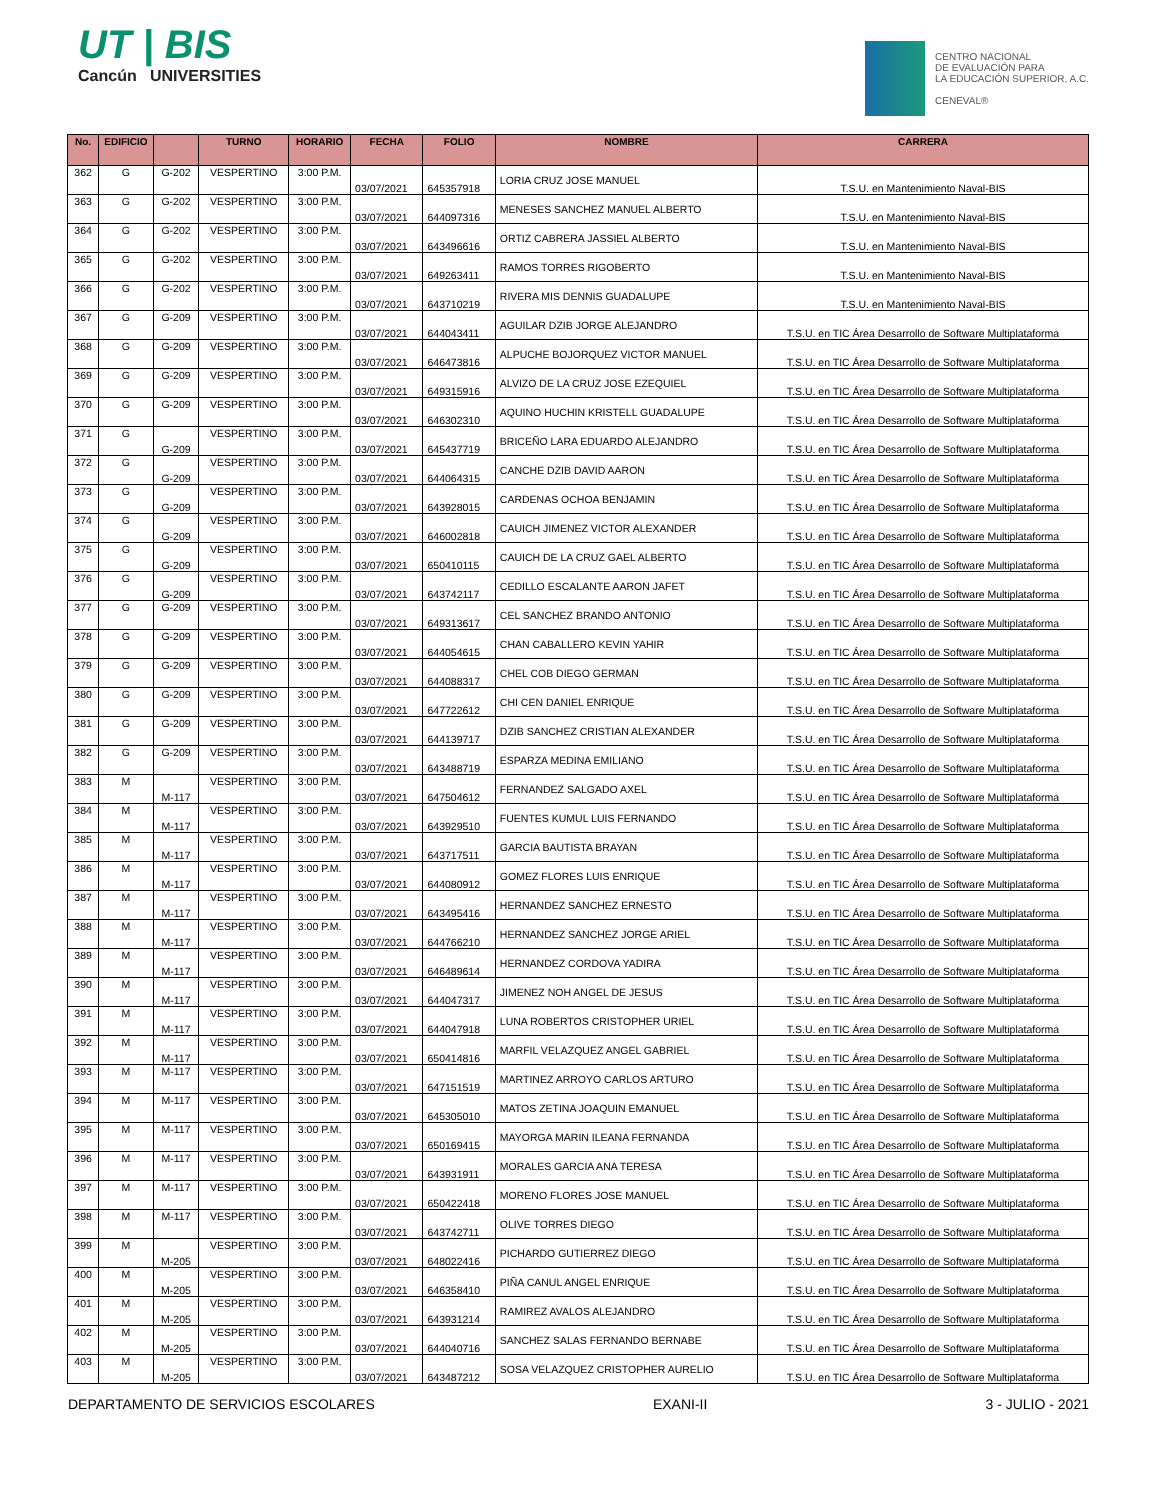UT | BIS
Cancún UNIVERSITIES
CENTRO NACIONAL
DE EVALUACIÓN PARA
LA EDUCACIÓN SUPERIOR, A.C.
CENEVAL®
| No. | EDIFICIO | | TURNO | HORARIO | FECHA | FOLIO | NOMBRE | CARRERA |
| --- | --- | --- | --- | --- | --- | --- | --- | --- |
| 362 | G | G-202 | VESPERTINO | 3:00 P.M. | 03/07/2021 | 645357918 | LORIA CRUZ JOSE MANUEL | T.S.U. en Mantenimiento Naval-BIS |
| 363 | G | G-202 | VESPERTINO | 3:00 P.M. | 03/07/2021 | 644097316 | MENESES SANCHEZ MANUEL ALBERTO | T.S.U. en Mantenimiento Naval-BIS |
| 364 | G | G-202 | VESPERTINO | 3:00 P.M. | 03/07/2021 | 643496616 | ORTIZ CABRERA JASSIEL ALBERTO | T.S.U. en Mantenimiento Naval-BIS |
| 365 | G | G-202 | VESPERTINO | 3:00 P.M. | 03/07/2021 | 649263411 | RAMOS TORRES RIGOBERTO | T.S.U. en Mantenimiento Naval-BIS |
| 366 | G | G-202 | VESPERTINO | 3:00 P.M. | 03/07/2021 | 643710219 | RIVERA MIS DENNIS GUADALUPE | T.S.U. en Mantenimiento Naval-BIS |
| 367 | G | G-209 | VESPERTINO | 3:00 P.M. | 03/07/2021 | 644043411 | AGUILAR DZIB JORGE ALEJANDRO | T.S.U. en TIC Área Desarrollo de Software Multiplataforma |
| 368 | G | G-209 | VESPERTINO | 3:00 P.M. | 03/07/2021 | 646473816 | ALPUCHE BOJORQUEZ VICTOR MANUEL | T.S.U. en TIC Área Desarrollo de Software Multiplataforma |
| 369 | G | G-209 | VESPERTINO | 3:00 P.M. | 03/07/2021 | 649315916 | ALVIZO DE LA CRUZ JOSE EZEQUIEL | T.S.U. en TIC Área Desarrollo de Software Multiplataforma |
| 370 | G | G-209 | VESPERTINO | 3:00 P.M. | 03/07/2021 | 646302310 | AQUINO HUCHIN KRISTELL GUADALUPE | T.S.U. en TIC Área Desarrollo de Software Multiplataforma |
| 371 | G | G-209 | VESPERTINO | 3:00 P.M. | 03/07/2021 | 645437719 | BRICEÑO LARA EDUARDO ALEJANDRO | T.S.U. en TIC Área Desarrollo de Software Multiplataforma |
| 372 | G | G-209 | VESPERTINO | 3:00 P.M. | 03/07/2021 | 644064315 | CANCHE DZIB DAVID AARON | T.S.U. en TIC Área Desarrollo de Software Multiplataforma |
| 373 | G | G-209 | VESPERTINO | 3:00 P.M. | 03/07/2021 | 643928015 | CARDENAS OCHOA BENJAMIN | T.S.U. en TIC Área Desarrollo de Software Multiplataforma |
| 374 | G | G-209 | VESPERTINO | 3:00 P.M. | 03/07/2021 | 646002818 | CAUICH JIMENEZ VICTOR ALEXANDER | T.S.U. en TIC Área Desarrollo de Software Multiplataforma |
| 375 | G | G-209 | VESPERTINO | 3:00 P.M. | 03/07/2021 | 650410115 | CAUICH DE LA CRUZ GAEL ALBERTO | T.S.U. en TIC Área Desarrollo de Software Multiplataforma |
| 376 | G | G-209 | VESPERTINO | 3:00 P.M. | 03/07/2021 | 643742117 | CEDILLO ESCALANTE AARON JAFET | T.S.U. en TIC Área Desarrollo de Software Multiplataforma |
| 377 | G | G-209 | VESPERTINO | 3:00 P.M. | 03/07/2021 | 649313617 | CEL SANCHEZ BRANDO ANTONIO | T.S.U. en TIC Área Desarrollo de Software Multiplataforma |
| 378 | G | G-209 | VESPERTINO | 3:00 P.M. | 03/07/2021 | 644054615 | CHAN CABALLERO KEVIN YAHIR | T.S.U. en TIC Área Desarrollo de Software Multiplataforma |
| 379 | G | G-209 | VESPERTINO | 3:00 P.M. | 03/07/2021 | 644088317 | CHEL COB DIEGO GERMAN | T.S.U. en TIC Área Desarrollo de Software Multiplataforma |
| 380 | G | G-209 | VESPERTINO | 3:00 P.M. | 03/07/2021 | 647722612 | CHI CEN DANIEL ENRIQUE | T.S.U. en TIC Área Desarrollo de Software Multiplataforma |
| 381 | G | G-209 | VESPERTINO | 3:00 P.M. | 03/07/2021 | 644139717 | DZIB SANCHEZ CRISTIAN ALEXANDER | T.S.U. en TIC Área Desarrollo de Software Multiplataforma |
| 382 | G | G-209 | VESPERTINO | 3:00 P.M. | 03/07/2021 | 643488719 | ESPARZA MEDINA EMILIANO | T.S.U. en TIC Área Desarrollo de Software Multiplataforma |
| 383 | M | M-117 | VESPERTINO | 3:00 P.M. | 03/07/2021 | 647504612 | FERNANDEZ SALGADO AXEL | T.S.U. en TIC Área Desarrollo de Software Multiplataforma |
| 384 | M | M-117 | VESPERTINO | 3:00 P.M. | 03/07/2021 | 643929510 | FUENTES KUMUL LUIS FERNANDO | T.S.U. en TIC Área Desarrollo de Software Multiplataforma |
| 385 | M | M-117 | VESPERTINO | 3:00 P.M. | 03/07/2021 | 643717511 | GARCIA BAUTISTA BRAYAN | T.S.U. en TIC Área Desarrollo de Software Multiplataforma |
| 386 | M | M-117 | VESPERTINO | 3:00 P.M. | 03/07/2021 | 644080912 | GOMEZ FLORES LUIS ENRIQUE | T.S.U. en TIC Área Desarrollo de Software Multiplataforma |
| 387 | M | M-117 | VESPERTINO | 3:00 P.M. | 03/07/2021 | 643495416 | HERNANDEZ SANCHEZ ERNESTO | T.S.U. en TIC Área Desarrollo de Software Multiplataforma |
| 388 | M | M-117 | VESPERTINO | 3:00 P.M. | 03/07/2021 | 644766210 | HERNANDEZ SANCHEZ JORGE ARIEL | T.S.U. en TIC Área Desarrollo de Software Multiplataforma |
| 389 | M | M-117 | VESPERTINO | 3:00 P.M. | 03/07/2021 | 646489614 | HERNANDEZ CORDOVA YADIRA | T.S.U. en TIC Área Desarrollo de Software Multiplataforma |
| 390 | M | M-117 | VESPERTINO | 3:00 P.M. | 03/07/2021 | 644047317 | JIMENEZ NOH ANGEL DE JESUS | T.S.U. en TIC Área Desarrollo de Software Multiplataforma |
| 391 | M | M-117 | VESPERTINO | 3:00 P.M. | 03/07/2021 | 644047918 | LUNA ROBERTOS CRISTOPHER URIEL | T.S.U. en TIC Área Desarrollo de Software Multiplataforma |
| 392 | M | M-117 | VESPERTINO | 3:00 P.M. | 03/07/2021 | 650414816 | MARFIL VELAZQUEZ ANGEL GABRIEL | T.S.U. en TIC Área Desarrollo de Software Multiplataforma |
| 393 | M | M-117 | VESPERTINO | 3:00 P.M. | 03/07/2021 | 647151519 | MARTINEZ ARROYO CARLOS ARTURO | T.S.U. en TIC Área Desarrollo de Software Multiplataforma |
| 394 | M | M-117 | VESPERTINO | 3:00 P.M. | 03/07/2021 | 645305010 | MATOS ZETINA JOAQUIN EMANUEL | T.S.U. en TIC Área Desarrollo de Software Multiplataforma |
| 395 | M | M-117 | VESPERTINO | 3:00 P.M. | 03/07/2021 | 650169415 | MAYORGA MARIN ILEANA FERNANDA | T.S.U. en TIC Área Desarrollo de Software Multiplataforma |
| 396 | M | M-117 | VESPERTINO | 3:00 P.M. | 03/07/2021 | 643931911 | MORALES GARCIA ANA TERESA | T.S.U. en TIC Área Desarrollo de Software Multiplataforma |
| 397 | M | M-117 | VESPERTINO | 3:00 P.M. | 03/07/2021 | 650422418 | MORENO FLORES JOSE MANUEL | T.S.U. en TIC Área Desarrollo de Software Multiplataforma |
| 398 | M | M-117 | VESPERTINO | 3:00 P.M. | 03/07/2021 | 643742711 | OLIVE TORRES DIEGO | T.S.U. en TIC Área Desarrollo de Software Multiplataforma |
| 399 | M | M-205 | VESPERTINO | 3:00 P.M. | 03/07/2021 | 648022416 | PICHARDO GUTIERREZ DIEGO | T.S.U. en TIC Área Desarrollo de Software Multiplataforma |
| 400 | M | M-205 | VESPERTINO | 3:00 P.M. | 03/07/2021 | 646358410 | PIÑA CANUL ANGEL ENRIQUE | T.S.U. en TIC Área Desarrollo de Software Multiplataforma |
| 401 | M | M-205 | VESPERTINO | 3:00 P.M. | 03/07/2021 | 643931214 | RAMIREZ AVALOS ALEJANDRO | T.S.U. en TIC Área Desarrollo de Software Multiplataforma |
| 402 | M | M-205 | VESPERTINO | 3:00 P.M. | 03/07/2021 | 644040716 | SANCHEZ SALAS FERNANDO BERNABE | T.S.U. en TIC Área Desarrollo de Software Multiplataforma |
| 403 | M | M-205 | VESPERTINO | 3:00 P.M. | 03/07/2021 | 643487212 | SOSA VELAZQUEZ CRISTOPHER AURELIO | T.S.U. en TIC Área Desarrollo de Software Multiplataforma |
DEPARTAMENTO DE SERVICIOS ESCOLARES EXANI-II 3 - JULIO - 2021